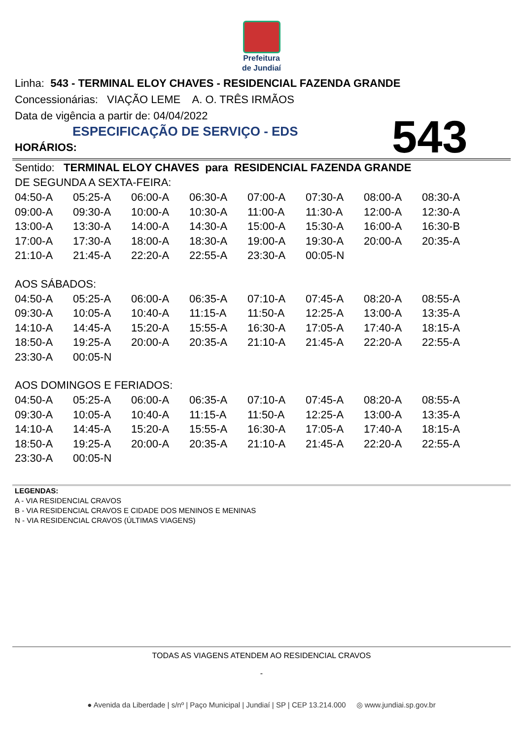Prefeitura
de Jundiaí
Linha: 543 - TERMINAL ELOY CHAVES - RESIDENCIAL FAZENDA GRANDE
Concessionárias: VIAÇÃO LEME A. O. TRÊS IRMÃOS
Data de vigência a partir de: 04/04/2022
ESPECIFICAÇÃO DE SERVIÇO - EDS
HORÁRIOS:
543
Sentido: TERMINAL ELOY CHAVES para RESIDENCIAL FAZENDA GRANDE
DE SEGUNDA A SEXTA-FEIRA:
| 04:50-A | 05:25-A | 06:00-A | 06:30-A | 07:00-A | 07:30-A | 08:00-A | 08:30-A |
| 09:00-A | 09:30-A | 10:00-A | 10:30-A | 11:00-A | 11:30-A | 12:00-A | 12:30-A |
| 13:00-A | 13:30-A | 14:00-A | 14:30-A | 15:00-A | 15:30-A | 16:00-A | 16:30-B |
| 17:00-A | 17:30-A | 18:00-A | 18:30-A | 19:00-A | 19:30-A | 20:00-A | 20:35-A |
| 21:10-A | 21:45-A | 22:20-A | 22:55-A | 23:30-A | 00:05-N | | |
AOS SÁBADOS:
| 04:50-A | 05:25-A | 06:00-A | 06:35-A | 07:10-A | 07:45-A | 08:20-A | 08:55-A |
| 09:30-A | 10:05-A | 10:40-A | 11:15-A | 11:50-A | 12:25-A | 13:00-A | 13:35-A |
| 14:10-A | 14:45-A | 15:20-A | 15:55-A | 16:30-A | 17:05-A | 17:40-A | 18:15-A |
| 18:50-A | 19:25-A | 20:00-A | 20:35-A | 21:10-A | 21:45-A | 22:20-A | 22:55-A |
| 23:30-A | 00:05-N | | | | | | |
AOS DOMINGOS E FERIADOS:
| 04:50-A | 05:25-A | 06:00-A | 06:35-A | 07:10-A | 07:45-A | 08:20-A | 08:55-A |
| 09:30-A | 10:05-A | 10:40-A | 11:15-A | 11:50-A | 12:25-A | 13:00-A | 13:35-A |
| 14:10-A | 14:45-A | 15:20-A | 15:55-A | 16:30-A | 17:05-A | 17:40-A | 18:15-A |
| 18:50-A | 19:25-A | 20:00-A | 20:35-A | 21:10-A | 21:45-A | 22:20-A | 22:55-A |
| 23:30-A | 00:05-N | | | | | | |
LEGENDAS:
A - VIA RESIDENCIAL CRAVOS
B - VIA RESIDENCIAL CRAVOS E CIDADE DOS MENINOS E MENINAS
N - VIA RESIDENCIAL CRAVOS (ÚLTIMAS VIAGENS)
TODAS AS VIAGENS ATENDEM AO RESIDENCIAL CRAVOS
-
● Avenida da Liberdade | s/nº | Paço Municipal | Jundiaí | SP | CEP 13.214.000 ◎ www.jundiai.sp.gov.br